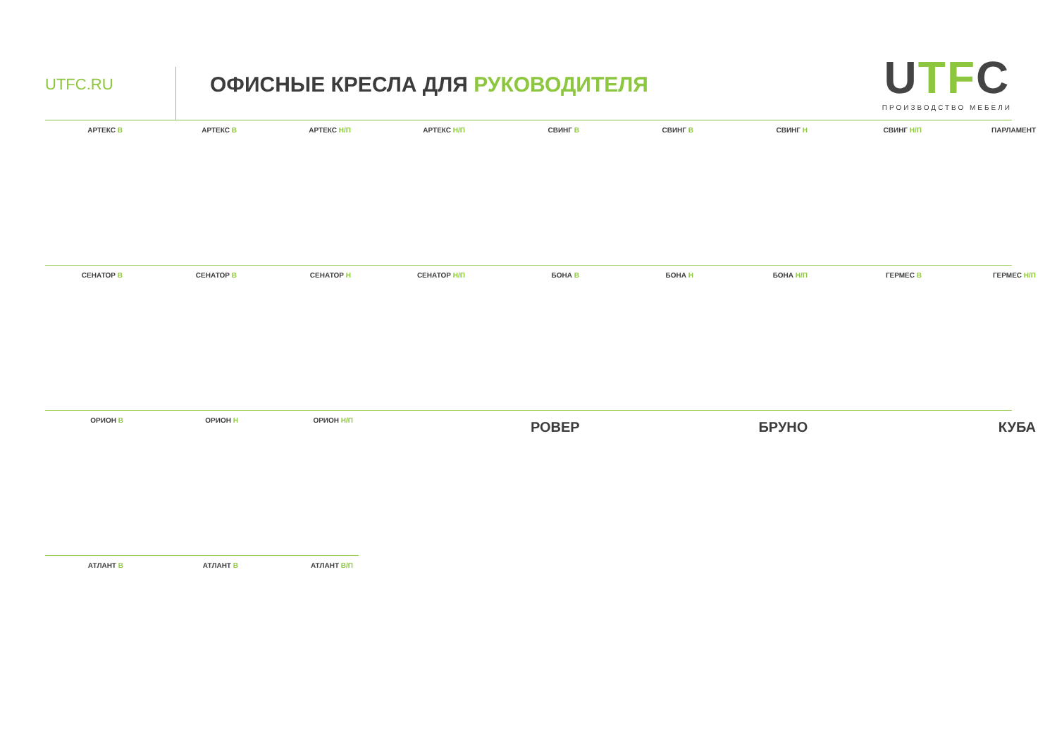UTFC.RU
ОФИСНЫЕ КРЕСЛА ДЛЯ РУКОВОДИТЕЛЯ
UTFC
ПРОИЗВОДСТВО МЕБЕЛИ
АРТЕКС В АРТЕКС В АРТЕКС Н/П АРТЕКС Н/П СВИНГ В СВИНГ В СВИНГ Н СВИНГ Н/П ПАРЛАМЕНТ
СЕНАТОР В СЕНАТОР В СЕНАТОР Н СЕНАТОР Н/П БОНА В БОНА Н БОНА Н/П ГЕРМЕС В ГЕРМЕС Н/П
ОРИОН В ОРИОН Н ОРИОН Н/П
АТЛАНТ В АТЛАНТ В АТЛАНТ В/П
РОВЕР БРУНО КУБА